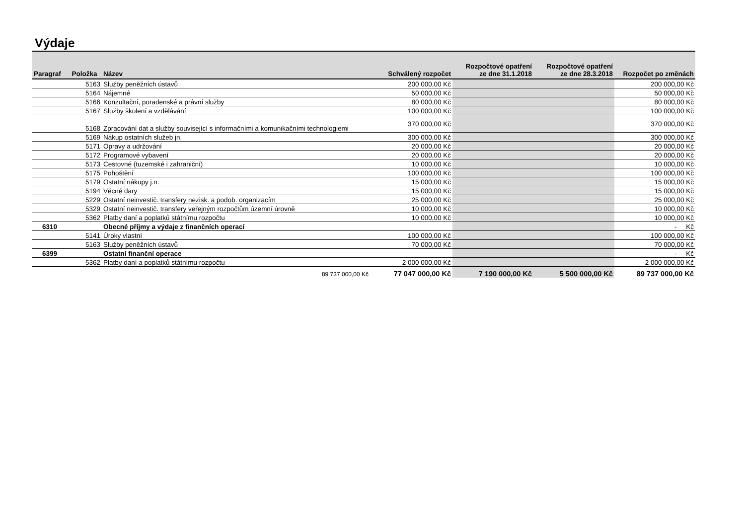Výdaje
| Paragraf | Položka | Název | Schválený rozpočet | Rozpočtové opatření ze dne 31.1.2018 | Rozpočtové opatření ze dne 28.3.2018 | Rozpočet po změnách |
| --- | --- | --- | --- | --- | --- | --- |
| | 5163 | Služby peněžních ústavů | 200 000,00 Kč | | | 200 000,00 Kč |
| | 5164 | Nájemné | 50 000,00 Kč | | | 50 000,00 Kč |
| | 5166 | Konzultační, poradenské a právní služby | 80 000,00 Kč | | | 80 000,00 Kč |
| | 5167 | Služby školení a vzdělávání | 100 000,00 Kč | | | 100 000,00 Kč |
| | 5168 | Zpracování dat a služby související s informačními a komunikačními technologiemi | 370 000,00 Kč | | | 370 000,00 Kč |
| | 5169 | Nákup ostatních služeb jn. | 300 000,00 Kč | | | 300 000,00 Kč |
| | 5171 | Opravy a udržování | 20 000,00 Kč | | | 20 000,00 Kč |
| | 5172 | Programové vybavení | 20 000,00 Kč | | | 20 000,00 Kč |
| | 5173 | Cestovné (tuzemské i zahraniční) | 10 000,00 Kč | | | 10 000,00 Kč |
| | 5175 | Pohoštění | 100 000,00 Kč | | | 100 000,00 Kč |
| | 5179 | Ostatní nákupy j.n. | 15 000,00 Kč | | | 15 000,00 Kč |
| | 5194 | Věcné dary | 15 000,00 Kč | | | 15 000,00 Kč |
| | 5229 | Ostatní neinvestič. transfery nezisk. a podob. organizacím | 25 000,00 Kč | | | 25 000,00 Kč |
| | 5329 | Ostatní neinvestič. transfery veřejným rozpočtům územní úrovně | 10 000,00 Kč | | | 10 000,00 Kč |
| | 5362 | Platby daní a poplatků státnímu rozpočtu | 10 000,00 Kč | | | 10 000,00 Kč |
| 6310 | | Obecné příjmy a výdaje z finančních operací | | | | - Kč |
| | 5141 | Úroky vlastní | 100 000,00 Kč | | | 100 000,00 Kč |
| | 5163 | Služby peněžních ústavů | 70 000,00 Kč | | | 70 000,00 Kč |
| 6399 | | Ostatní finanční operace | | | | - Kč |
| | 5362 | Platby daní a poplatků státnímu rozpočtu | 2 000 000,00 Kč | | | 2 000 000,00 Kč |
| | | 89 737 000,00 Kč | 77 047 000,00 Kč | 7 190 000,00 Kč | 5 500 000,00 Kč | 89 737 000,00 Kč |